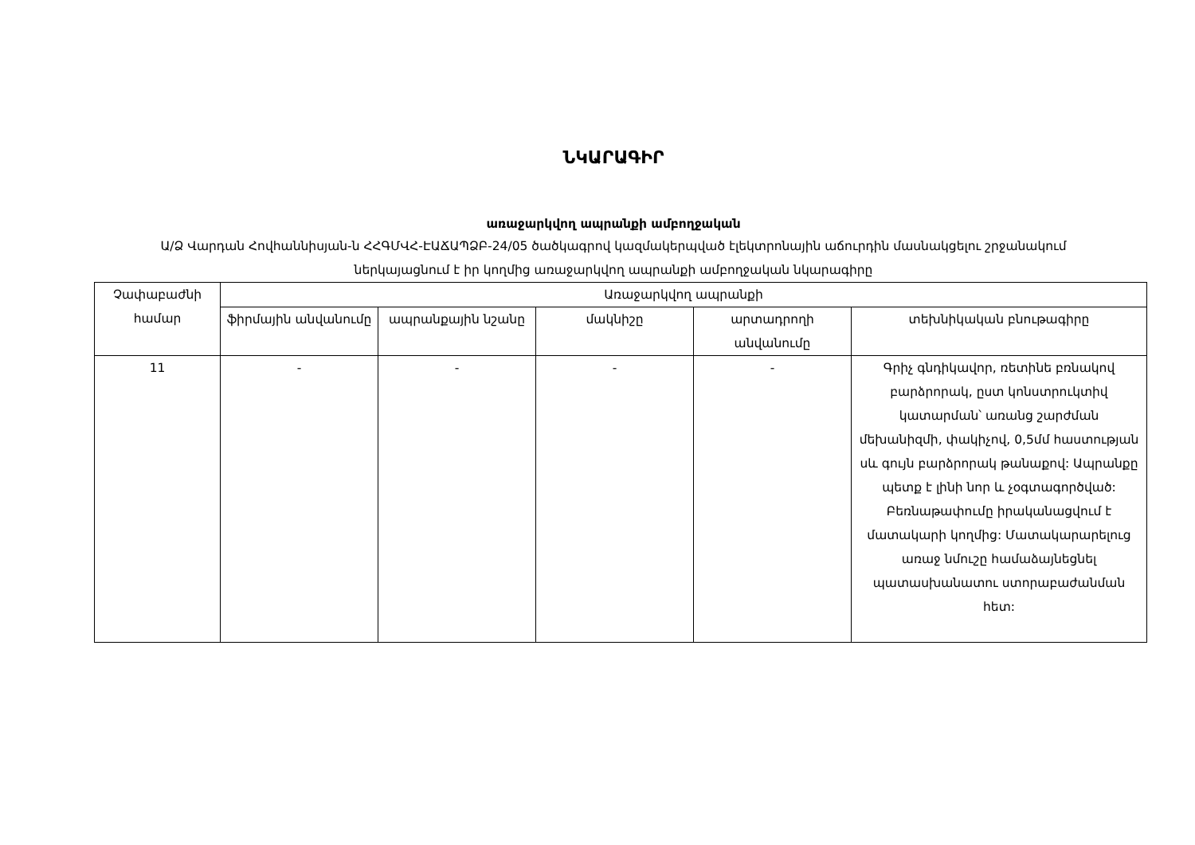ՆԿԱՐԱԳԻՐ
առաջարկվող ապրանքի ամբողջական
Ա/Ձ Վարդան Հովհաննիսյան-ն ՀՀԳՄՎՀ-ԷԱՃԱՊՁԲ-24/05 ծածկագրով կազմակերպված էլեկտրոնային աճուրդին մասնակցելու շրջանակում ներկայացնում է իր կողմից առաջարկվող ապրանքի ամբողջական նկարագիրը
| Չափաբաժնի համար | Առաջարկվող ապրանքի | | | | |
| --- | --- | --- | --- | --- | --- |
| | ֆիրմային անվանումը | ապրանքային նշանը | մակնիշը | արտադրողի անվանումը | տեխնիկական բնութագիրը |
| 11 | - | - | - | - | Գրիչ գնդիկավոր, ռետինե բռնակով բարձրորակ, ըստ կոնստրուկտիվ կատարման՝ առանց շարժման մեխանիզմի, փակիչով, 0,5մմ հաստության սև գույն բարձրորակ թանաքով: Ապրանքը պետք է լինի նոր և չօգտագործված: Բեռնաթափումը իրականացվում է մատակարի կողմից: Մատակարարելուց առաջ նմուշը համաձայնեցնել պատասխանատու ստորաբաժանման հետ: |